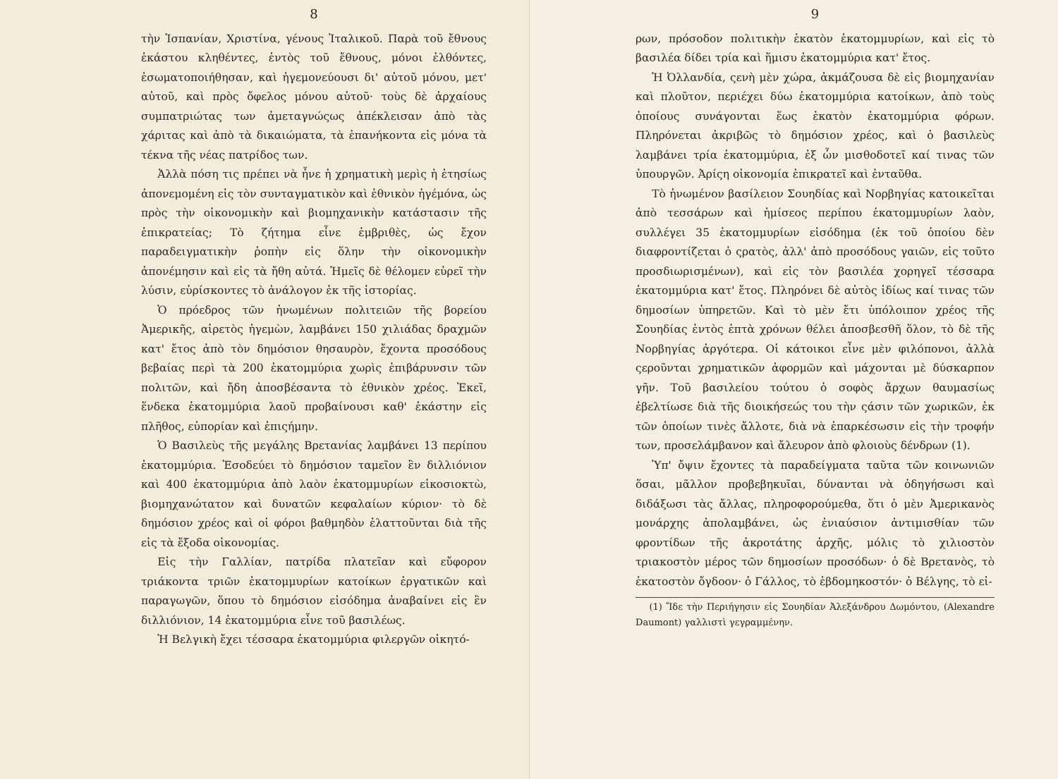8
τὴν Ἱσπανίαν, Χριστίνα, γένους Ἰταλικοῦ. Παρὰ τοῦ ἔθνους ἑκάστου κληθέντες, ἐντὸς τοῦ ἔθνους, μόνοι ἐλθόντες, ἐσωματοποιήθησαν, καὶ ἡγεμονεύουσι δι' αὐτοῦ μόνου, μετ' αὐτοῦ, καὶ πρὸς ὄφελος μόνου αὐτοῦ· τοὺς δὲ ἀρχαίους συμπατριώτας των ἀμεταγνώςως ἀπέκλεισαν ἀπὸ τὰς χάριτας καὶ ἀπὸ τὰ δικαιώματα, τὰ ἐπανήκοντα εἰς μόνα τὰ τέκνα τῆς νέας πατρίδος των.
Ἀλλὰ πόση τις πρέπει νὰ ἦνε ἡ χρηματικὴ μερὶς ἡ ἐτησίως ἀπονεμομένη εἰς τὸν συνταγματικὸν καὶ ἐθνικὸν ἡγέμόνα, ὡς πρὸς τὴν οἰκονομικὴν καὶ βιομηχανικὴν κατάστασιν τῆς ἐπικρατείας; Τὸ ζήτημα εἶνε ἐμβριθὲς, ὡς ἔχον παραδειγματικὴν ῥοπὴν εἰς ὅλην τὴν οἰκονομικὴν ἀπονέμησιν καὶ εἰς τὰ ἤθη αὐτά. Ἡμεῖς δὲ θέλομεν εὑρεῖ τὴν λύσιν, εὑρίσκοντες τὸ ἀνάλογον ἐκ τῆς ἱστορίας.
Ὁ πρόεδρος τῶν ἡνωμένων πολιτειῶν τῆς βορείου Ἀμερικῆς, αἱρετὸς ἡγεμὼν, λαμβάνει 150 χιλιάδας δραχμῶν κατ' ἔτος ἀπὸ τὸν δημόσιον θησαυρὸν, ἔχοντα προσόδους βεβαίας περὶ τὰ 200 ἑκατομμύρια χωρὶς ἐπιβάρυνσιν τῶν πολιτῶν, καὶ ἤδη ἀποσβέσαντα τὸ ἐθνικὸν χρέος. Ἐκεῖ, ἕνδεκα ἑκατομμύρια λαοῦ προβαίνουσι καθ' ἑκάστην εἰς πλῆθος, εὐπορίαν καὶ ἐπιςήμην.
Ὁ Βασιλεὺς τῆς μεγάλης Βρετανίας λαμβάνει 13 περίπου ἑκατομμύρια. Ἐσοδεύει τὸ δημόσιον ταμεῖον ἓν διλλιόνιον καὶ 400 ἑκατομμύρια ἀπὸ λαὸν ἑκατομμυρίων εἰκοσιοκτὼ, βιομηχανώτατον καὶ δυνατῶν κεφαλαίων κύριον· τὸ δὲ δημόσιον χρέος καὶ οἱ φόροι βαθμηδὸν ἐλαττοῦνται διὰ τῆς εἰς τὰ ἔξοδα οἰκονομίας.
Εἰς τὴν Γαλλίαν, πατρίδα πλατεῖαν καὶ εὔφορον τριάκοντα τριῶν ἑκατομμυρίων κατοίκων ἐργατικῶν καὶ παραγωγῶν, ὅπου τὸ δημόσιον εἰσόδημα ἀναβαίνει εἰς ἓν διλλιόνιον, 14 ἑκατομμύρια εἶνε τοῦ βασιλέως.
Ἡ Βελγικὴ ἔχει τέσσαρα ἑκατομμύρια φιλεργῶν οἰκητό-
9
ρων, πρόσοδον πολιτικὴν ἑκατὸν ἑκατομμυρίων, καὶ εἰς τὸ βασιλέα δίδει τρία καὶ ἥμισυ ἑκατομμύρια κατ' ἔτος.
Ἡ Ὀλλανδία, ςενὴ μὲν χώρα, ἀκμάζουσα δὲ εἰς βιομηχανίαν καὶ πλοῦτον, περιέχει δύω ἑκατομμύρια κατοίκων, ἀπὸ τοὺς ὁποίους συνάγονται ἕως ἑκατὸν ἑκατομμύρια φόρων. Πληρόνεται ἀκριβῶς τὸ δημόσιον χρέος, καὶ ὁ βασιλεὺς λαμβάνει τρία ἑκατομμύρια, ἐξ ὧν μισθοδοτεῖ καί τινας τῶν ὑπουργῶν. Ἀρίςη οἰκονομία ἐπικρατεῖ καὶ ἐνταῦθα.
Τὸ ἡνωμένον βασίλειον Σουηδίας καὶ Νορβηγίας κατοικεῖται ἀπὸ τεσσάρων καὶ ἡμίσεος περίπου ἑκατομμυρίων λαὸν, συλλέγει 35 ἑκατομμυρίων εἰσόδημα (ἐκ τοῦ ὁποίου δὲν διαφροντίζεται ὁ ςρατὸς, ἀλλ' ἀπὸ προσόδους γαιῶν, εἰς τοῦτο προσδιωρισμένων), καὶ εἰς τὸν βασιλέα χορηγεῖ τέσσαρα ἑκατομμύρια κατ' ἔτος. Πληρόνει δὲ αὐτὸς ἰδίως καί τινας τῶν δημοσίων ὑπηρετῶν. Καὶ τὸ μὲν ἔτι ὑπόλοιπον χρέος τῆς Σουηδίας ἐντὸς ἑπτὰ χρόνων θέλει ἀποσβεσθῆ ὅλον, τὸ δὲ τῆς Νορβηγίας ἀργότερα. Οἱ κάτοικοι εἶνε μὲν φιλόπονοι, ἀλλὰ ςεροῦνται χρηματικῶν ἀφορμῶν καὶ μάχονται μὲ δύσκαρπον γῆν. Τοῦ βασιλείου τούτου ὁ σοφὸς ἄρχων θαυμασίως ἐβελτίωσε διὰ τῆς διοικήσεώς του τὴν ςάσιν τῶν χωρικῶν, ἐκ τῶν ὁποίων τινὲς ἄλλοτε, διὰ νὰ ἐπαρκέσωσιν εἰς τὴν τροφήν των, προσελάμβανον καὶ ἄλευρον ἀπὸ φλοιοὺς δένδρων (1).
Ὑπ' ὄψιν ἔχοντες τὰ παραδείγματα ταῦτα τῶν κοινωνιῶν ὅσαι, μᾶλλον προβεβηκυῖαι, δύνανται νὰ ὁδηγήσωσι καὶ διδάξωσι τὰς ἄλλας, πληροφορούμεθα, ὅτι ὁ μὲν Ἀμερικανὸς μονάρχης ἀπολαμβάνει, ὡς ἐνιαύσιον ἀντιμισθίαν τῶν φροντίδων τῆς ἀκροτάτης ἀρχῆς, μόλις τὸ χιλιοστὸν τριακοστὸν μέρος τῶν δημοσίων προσόδων· ὁ δὲ Βρετανὸς, τὸ ἑκατοστὸν ὄγδοον· ὁ Γάλλος, τὸ ἑβδομηκοστόν· ὁ Βέλγης, τὸ εἰ-
(1) Ἴδε τὴν Περιήγησιν εἰς Σουηδίαν Ἀλεξάνδρου Δωμόντου, (Alexandre Daumont) γαλλιστὶ γεγραμμένην.